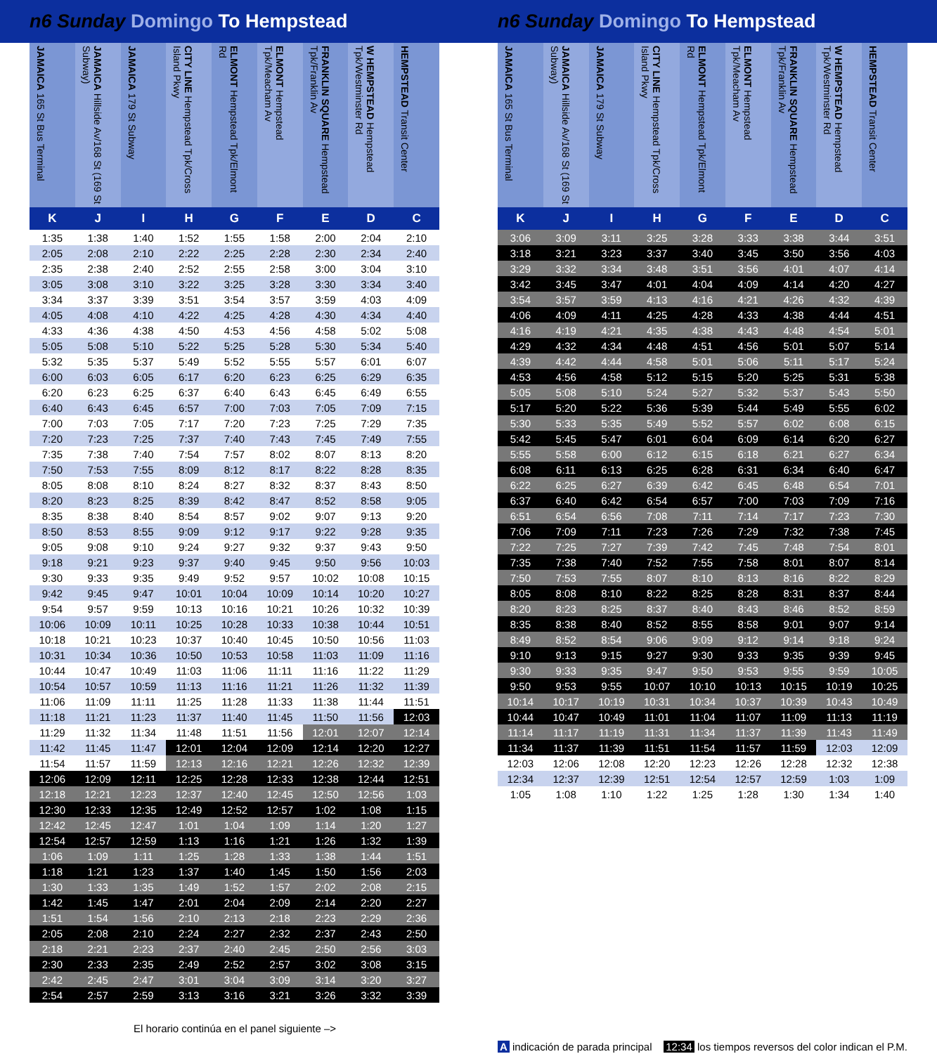n6 Sunday Domingo To Hempstead n6 Sunday Domingo To Hempstead
| JAMAICA 165 St Bus Terminal | JAMAICA Hillside Av/168 St (169 St Subway) | JAMAICA 179 St Subway | CITY LINE Hempstead Tpk/Cross Island Pkwy | ELMONT Hempstead Tpk/Elmont Rd | ELMONT Hempstead Tpk/Meacham Av | FRANKLIN SQUARE Hempstead Tpk/Franklin Av | W HEMPSTEAD Hempstead Tpk/Westminster Rd | HEMPSTEAD Transit Center |
| --- | --- | --- | --- | --- | --- | --- | --- | --- |
| K | J | I | H | G | F | E | D | C |
| 1:35 | 1:38 | 1:40 | 1:52 | 1:55 | 1:58 | 2:00 | 2:04 | 2:10 |
| 2:05 | 2:08 | 2:10 | 2:22 | 2:25 | 2:28 | 2:30 | 2:34 | 2:40 |
| 2:35 | 2:38 | 2:40 | 2:52 | 2:55 | 2:58 | 3:00 | 3:04 | 3:10 |
| 3:05 | 3:08 | 3:10 | 3:22 | 3:25 | 3:28 | 3:30 | 3:34 | 3:40 |
| 3:34 | 3:37 | 3:39 | 3:51 | 3:54 | 3:57 | 3:59 | 4:03 | 4:09 |
| 4:05 | 4:08 | 4:10 | 4:22 | 4:25 | 4:28 | 4:30 | 4:34 | 4:40 |
| 4:33 | 4:36 | 4:38 | 4:50 | 4:53 | 4:56 | 4:58 | 5:02 | 5:08 |
| 5:05 | 5:08 | 5:10 | 5:22 | 5:25 | 5:28 | 5:30 | 5:34 | 5:40 |
| 5:32 | 5:35 | 5:37 | 5:49 | 5:52 | 5:55 | 5:57 | 6:01 | 6:07 |
| 6:00 | 6:03 | 6:05 | 6:17 | 6:20 | 6:23 | 6:25 | 6:29 | 6:35 |
| 6:20 | 6:23 | 6:25 | 6:37 | 6:40 | 6:43 | 6:45 | 6:49 | 6:55 |
| 6:40 | 6:43 | 6:45 | 6:57 | 7:00 | 7:03 | 7:05 | 7:09 | 7:15 |
| 7:00 | 7:03 | 7:05 | 7:17 | 7:20 | 7:23 | 7:25 | 7:29 | 7:35 |
| 7:20 | 7:23 | 7:25 | 7:37 | 7:40 | 7:43 | 7:45 | 7:49 | 7:55 |
| 7:35 | 7:38 | 7:40 | 7:54 | 7:57 | 8:02 | 8:07 | 8:13 | 8:20 |
| 7:50 | 7:53 | 7:55 | 8:09 | 8:12 | 8:17 | 8:22 | 8:28 | 8:35 |
| 8:05 | 8:08 | 8:10 | 8:24 | 8:27 | 8:32 | 8:37 | 8:43 | 8:50 |
| 8:20 | 8:23 | 8:25 | 8:39 | 8:42 | 8:47 | 8:52 | 8:58 | 9:05 |
| 8:35 | 8:38 | 8:40 | 8:54 | 8:57 | 9:02 | 9:07 | 9:13 | 9:20 |
| 8:50 | 8:53 | 8:55 | 9:09 | 9:12 | 9:17 | 9:22 | 9:28 | 9:35 |
| 9:05 | 9:08 | 9:10 | 9:24 | 9:27 | 9:32 | 9:37 | 9:43 | 9:50 |
| 9:18 | 9:21 | 9:23 | 9:37 | 9:40 | 9:45 | 9:50 | 9:56 | 10:03 |
| 9:30 | 9:33 | 9:35 | 9:49 | 9:52 | 9:57 | 10:02 | 10:08 | 10:15 |
| 9:42 | 9:45 | 9:47 | 10:01 | 10:04 | 10:09 | 10:14 | 10:20 | 10:27 |
| 9:54 | 9:57 | 9:59 | 10:13 | 10:16 | 10:21 | 10:26 | 10:32 | 10:39 |
| 10:06 | 10:09 | 10:11 | 10:25 | 10:28 | 10:33 | 10:38 | 10:44 | 10:51 |
| 10:18 | 10:21 | 10:23 | 10:37 | 10:40 | 10:45 | 10:50 | 10:56 | 11:03 |
| 10:31 | 10:34 | 10:36 | 10:50 | 10:53 | 10:58 | 11:03 | 11:09 | 11:16 |
| 10:44 | 10:47 | 10:49 | 11:03 | 11:06 | 11:11 | 11:16 | 11:22 | 11:29 |
| 10:54 | 10:57 | 10:59 | 11:13 | 11:16 | 11:21 | 11:26 | 11:32 | 11:39 |
| 11:06 | 11:09 | 11:11 | 11:25 | 11:28 | 11:33 | 11:38 | 11:44 | 11:51 |
| 11:18 | 11:21 | 11:23 | 11:37 | 11:40 | 11:45 | 11:50 | 11:56 | 12:03 |
| 11:29 | 11:32 | 11:34 | 11:48 | 11:51 | 11:56 | 12:01 | 12:07 | 12:14 |
| 11:42 | 11:45 | 11:47 | 12:01 | 12:04 | 12:09 | 12:14 | 12:20 | 12:27 |
| 11:54 | 11:57 | 11:59 | 12:13 | 12:16 | 12:21 | 12:26 | 12:32 | 12:39 |
| 12:06 | 12:09 | 12:11 | 12:25 | 12:28 | 12:33 | 12:38 | 12:44 | 12:51 |
| 12:18 | 12:21 | 12:23 | 12:37 | 12:40 | 12:45 | 12:50 | 12:56 | 1:03 |
| 12:30 | 12:33 | 12:35 | 12:49 | 12:52 | 12:57 | 1:02 | 1:08 | 1:15 |
| 12:42 | 12:45 | 12:47 | 1:01 | 1:04 | 1:09 | 1:14 | 1:20 | 1:27 |
| 12:54 | 12:57 | 12:59 | 1:13 | 1:16 | 1:21 | 1:26 | 1:32 | 1:39 |
| 1:06 | 1:09 | 1:11 | 1:25 | 1:28 | 1:33 | 1:38 | 1:44 | 1:51 |
| 1:18 | 1:21 | 1:23 | 1:37 | 1:40 | 1:45 | 1:50 | 1:56 | 2:03 |
| 1:30 | 1:33 | 1:35 | 1:49 | 1:52 | 1:57 | 2:02 | 2:08 | 2:15 |
| 1:42 | 1:45 | 1:47 | 2:01 | 2:04 | 2:09 | 2:14 | 2:20 | 2:27 |
| 1:51 | 1:54 | 1:56 | 2:10 | 2:13 | 2:18 | 2:23 | 2:29 | 2:36 |
| 2:05 | 2:08 | 2:10 | 2:24 | 2:27 | 2:32 | 2:37 | 2:43 | 2:50 |
| 2:18 | 2:21 | 2:23 | 2:37 | 2:40 | 2:45 | 2:50 | 2:56 | 3:03 |
| 2:30 | 2:33 | 2:35 | 2:49 | 2:52 | 2:57 | 3:02 | 3:08 | 3:15 |
| 2:42 | 2:45 | 2:47 | 3:01 | 3:04 | 3:09 | 3:14 | 3:20 | 3:27 |
| 2:54 | 2:57 | 2:59 | 3:13 | 3:16 | 3:21 | 3:26 | 3:32 | 3:39 |
El horario continúa en el panel siguiente –>
| JAMAICA 165 St Bus Terminal | JAMAICA Hillside Av/168 St (169 St Subway) | JAMAICA 179 St Subway | CITY LINE Hempstead Tpk/Cross Island Pkwy | ELMONT Hempstead Tpk/Elmont Rd | ELMONT Hempstead Tpk/Meacham Av | FRANKLIN SQUARE Hempstead Tpk/Franklin Av | W HEMPSTEAD Hempstead Tpk/Westminster Rd | HEMPSTEAD Transit Center |
| --- | --- | --- | --- | --- | --- | --- | --- | --- |
| K | J | I | H | G | F | E | D | C |
| 3:06 | 3:09 | 3:11 | 3:25 | 3:28 | 3:33 | 3:38 | 3:44 | 3:51 |
| 3:18 | 3:21 | 3:23 | 3:37 | 3:40 | 3:45 | 3:50 | 3:56 | 4:03 |
| 3:29 | 3:32 | 3:34 | 3:48 | 3:51 | 3:56 | 4:01 | 4:07 | 4:14 |
| 3:42 | 3:45 | 3:47 | 4:01 | 4:04 | 4:09 | 4:14 | 4:20 | 4:27 |
| 3:54 | 3:57 | 3:59 | 4:13 | 4:16 | 4:21 | 4:26 | 4:32 | 4:39 |
| 4:06 | 4:09 | 4:11 | 4:25 | 4:28 | 4:33 | 4:38 | 4:44 | 4:51 |
| 4:16 | 4:19 | 4:21 | 4:35 | 4:38 | 4:43 | 4:48 | 4:54 | 5:01 |
| 4:29 | 4:32 | 4:34 | 4:48 | 4:51 | 4:56 | 5:01 | 5:07 | 5:14 |
| 4:39 | 4:42 | 4:44 | 4:58 | 5:01 | 5:06 | 5:11 | 5:17 | 5:24 |
| 4:53 | 4:56 | 4:58 | 5:12 | 5:15 | 5:20 | 5:25 | 5:31 | 5:38 |
| 5:05 | 5:08 | 5:10 | 5:24 | 5:27 | 5:32 | 5:37 | 5:43 | 5:50 |
| 5:17 | 5:20 | 5:22 | 5:36 | 5:39 | 5:44 | 5:49 | 5:55 | 6:02 |
| 5:30 | 5:33 | 5:35 | 5:49 | 5:52 | 5:57 | 6:02 | 6:08 | 6:15 |
| 5:42 | 5:45 | 5:47 | 6:01 | 6:04 | 6:09 | 6:14 | 6:20 | 6:27 |
| 5:55 | 5:58 | 6:00 | 6:12 | 6:15 | 6:18 | 6:21 | 6:27 | 6:34 |
| 6:08 | 6:11 | 6:13 | 6:25 | 6:28 | 6:31 | 6:34 | 6:40 | 6:47 |
| 6:22 | 6:25 | 6:27 | 6:39 | 6:42 | 6:45 | 6:48 | 6:54 | 7:01 |
| 6:37 | 6:40 | 6:42 | 6:54 | 6:57 | 7:00 | 7:03 | 7:09 | 7:16 |
| 6:51 | 6:54 | 6:56 | 7:08 | 7:11 | 7:14 | 7:17 | 7:23 | 7:30 |
| 7:06 | 7:09 | 7:11 | 7:23 | 7:26 | 7:29 | 7:32 | 7:38 | 7:45 |
| 7:22 | 7:25 | 7:27 | 7:39 | 7:42 | 7:45 | 7:48 | 7:54 | 8:01 |
| 7:35 | 7:38 | 7:40 | 7:52 | 7:55 | 7:58 | 8:01 | 8:07 | 8:14 |
| 7:50 | 7:53 | 7:55 | 8:07 | 8:10 | 8:13 | 8:16 | 8:22 | 8:29 |
| 8:05 | 8:08 | 8:10 | 8:22 | 8:25 | 8:28 | 8:31 | 8:37 | 8:44 |
| 8:20 | 8:23 | 8:25 | 8:37 | 8:40 | 8:43 | 8:46 | 8:52 | 8:59 |
| 8:35 | 8:38 | 8:40 | 8:52 | 8:55 | 8:58 | 9:01 | 9:07 | 9:14 |
| 8:49 | 8:52 | 8:54 | 9:06 | 9:09 | 9:12 | 9:14 | 9:18 | 9:24 |
| 9:10 | 9:13 | 9:15 | 9:27 | 9:30 | 9:33 | 9:35 | 9:39 | 9:45 |
| 9:30 | 9:33 | 9:35 | 9:47 | 9:50 | 9:53 | 9:55 | 9:59 | 10:05 |
| 9:50 | 9:53 | 9:55 | 10:07 | 10:10 | 10:13 | 10:15 | 10:19 | 10:25 |
| 10:14 | 10:17 | 10:19 | 10:31 | 10:34 | 10:37 | 10:39 | 10:43 | 10:49 |
| 10:44 | 10:47 | 10:49 | 11:01 | 11:04 | 11:07 | 11:09 | 11:13 | 11:19 |
| 11:14 | 11:17 | 11:19 | 11:31 | 11:34 | 11:37 | 11:39 | 11:43 | 11:49 |
| 11:34 | 11:37 | 11:39 | 11:51 | 11:54 | 11:57 | 11:59 | 12:03 | 12:09 |
| 12:03 | 12:06 | 12:08 | 12:20 | 12:23 | 12:26 | 12:28 | 12:32 | 12:38 |
| 12:34 | 12:37 | 12:39 | 12:51 | 12:54 | 12:57 | 12:59 | 1:03 | 1:09 |
| 1:05 | 1:08 | 1:10 | 1:22 | 1:25 | 1:28 | 1:30 | 1:34 | 1:40 |
A indicación de parada principal 12:34 los tiempos reversos del color indican el P.M.